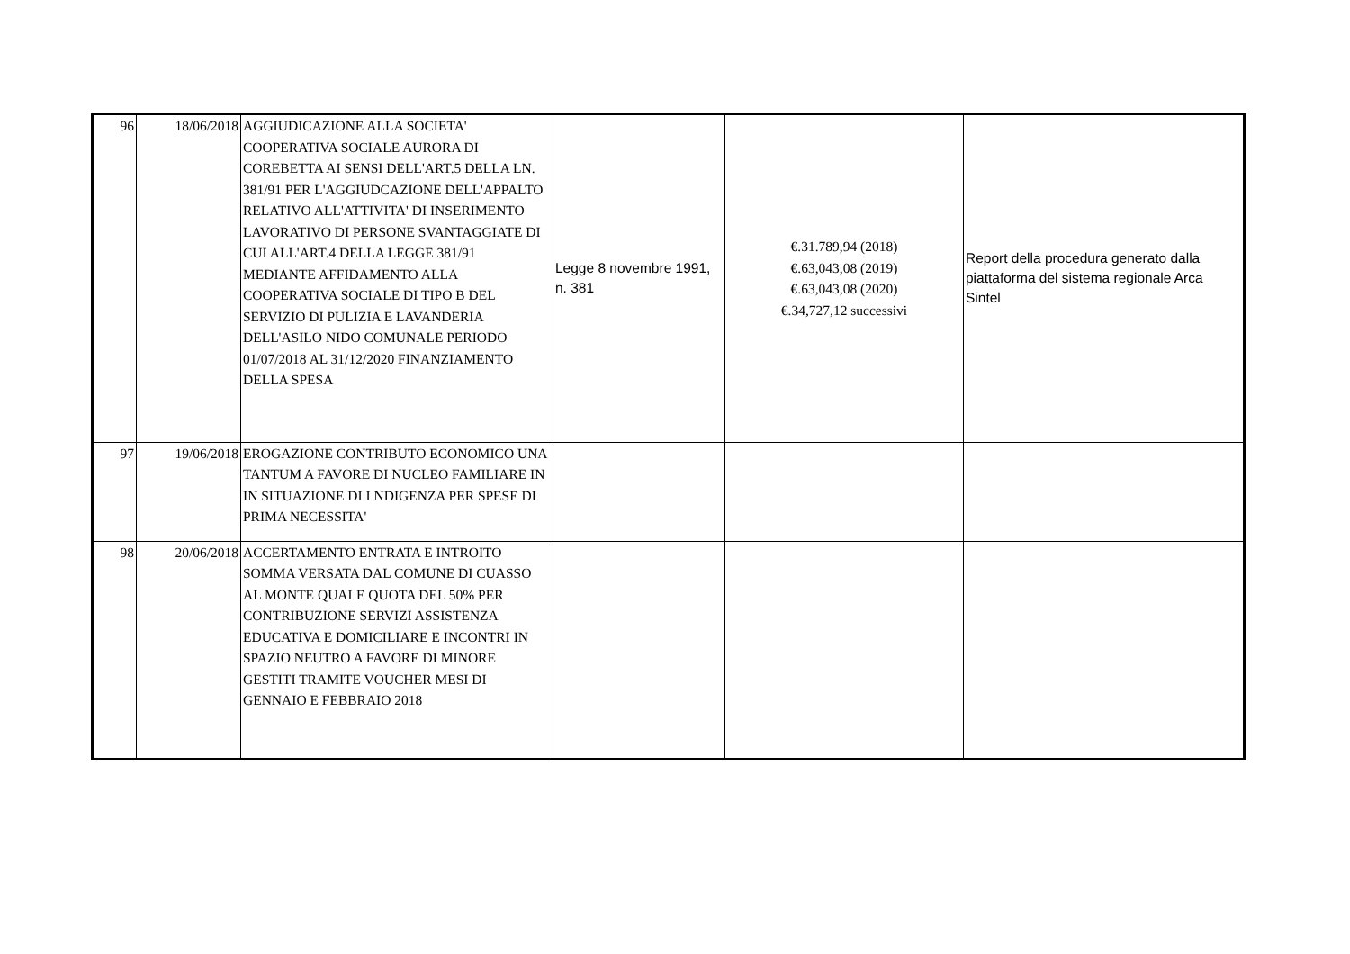| 96 | 18/06/2018 | AGGIUDICAZIONE ALLA SOCIETA' COOPERATIVA SOCIALE AURORA DI COREBETTA AI SENSI DELL'ART.5 DELLA LN. 381/91 PER L'AGGIUDCAZIONE DELL'APPALTO RELATIVO ALL'ATTIVITA' DI INSERIMENTO LAVORATIVO DI PERSONE SVANTAGGIATE DI CUI ALL'ART.4 DELLA LEGGE 381/91 MEDIANTE AFFIDAMENTO ALLA COOPERATIVA SOCIALE DI TIPO B DEL SERVIZIO DI PULIZIA E LAVANDERIA DELL'ASILO NIDO COMUNALE PERIODO 01/07/2018 AL 31/12/2020 FINANZIAMENTO DELLA SPESA | Legge 8 novembre 1991, n. 381 | €.31.789,94 (2018) €.63,043,08 (2019) €.63,043,08 (2020) €.34,727,12 successivi | Report della procedura generato dalla piattaforma del sistema regionale Arca Sintel |
| 97 | 19/06/2018 | EROGAZIONE CONTRIBUTO ECONOMICO UNA TANTUM A FAVORE DI NUCLEO FAMILIARE IN IN SITUAZIONE DI I NDIGENZA PER SPESE DI PRIMA NECESSITA' | | | |
| 98 | 20/06/2018 | ACCERTAMENTO ENTRATA E INTROITO SOMMA VERSATA DAL COMUNE DI CUASSO AL MONTE QUALE QUOTA DEL 50% PER CONTRIBUZIONE SERVIZI ASSISTENZA EDUCATIVA E DOMICILIARE E INCONTRI IN SPAZIO NEUTRO A FAVORE DI MINORE GESTITI TRAMITE VOUCHER MESI DI GENNAIO E FEBBRAIO 2018 | | | |